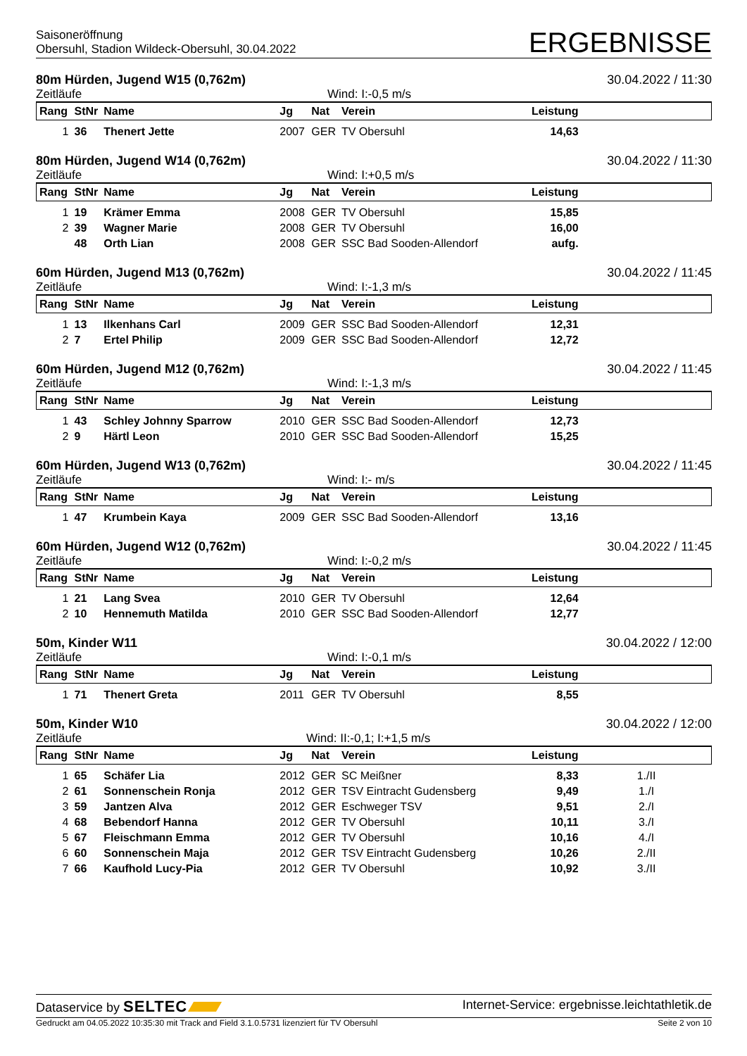Saisoneröffnung
Obersuhl, Stadion Wildeck-Obersuhl, 30.04.2022
ERGEBNISSE
80m Hürden, Jugend W15 (0,762m) 30.04.2022 / 11:30
Zeitläufe Wind: I:-0,5 m/s
| Rang | StNr | Name | Jg | Nat | Verein | Leistung | |
| --- | --- | --- | --- | --- | --- | --- | --- |
| 1 | 36 | Thenert Jette | 2007 | GER | TV Obersuhl | 14,63 | |
80m Hürden, Jugend W14 (0,762m) 30.04.2022 / 11:30
Zeitläufe Wind: I:+0,5 m/s
| Rang | StNr | Name | Jg | Nat | Verein | Leistung | |
| --- | --- | --- | --- | --- | --- | --- | --- |
| 1 | 19 | Krämer Emma | 2008 | GER | TV Obersuhl | 15,85 | |
| 2 | 39 | Wagner Marie | 2008 | GER | TV Obersuhl | 16,00 | |
| | 48 | Orth Lian | 2008 | GER | SSC Bad Sooden-Allendorf | aufg. | |
60m Hürden, Jugend M13 (0,762m) 30.04.2022 / 11:45
Zeitläufe Wind: I:-1,3 m/s
| Rang | StNr | Name | Jg | Nat | Verein | Leistung | |
| --- | --- | --- | --- | --- | --- | --- | --- |
| 1 | 13 | Ilkenhans Carl | 2009 | GER | SSC Bad Sooden-Allendorf | 12,31 | |
| 2 | 7 | Ertel Philip | 2009 | GER | SSC Bad Sooden-Allendorf | 12,72 | |
60m Hürden, Jugend M12 (0,762m) 30.04.2022 / 11:45
Zeitläufe Wind: I:-1,3 m/s
| Rang | StNr | Name | Jg | Nat | Verein | Leistung | |
| --- | --- | --- | --- | --- | --- | --- | --- |
| 1 | 43 | Schley Johnny Sparrow | 2010 | GER | SSC Bad Sooden-Allendorf | 12,73 | |
| 2 | 9 | Härtl Leon | 2010 | GER | SSC Bad Sooden-Allendorf | 15,25 | |
60m Hürden, Jugend W13 (0,762m) 30.04.2022 / 11:45
Zeitläufe Wind: I:- m/s
| Rang | StNr | Name | Jg | Nat | Verein | Leistung | |
| --- | --- | --- | --- | --- | --- | --- | --- |
| 1 | 47 | Krumbein Kaya | 2009 | GER | SSC Bad Sooden-Allendorf | 13,16 | |
60m Hürden, Jugend W12 (0,762m) 30.04.2022 / 11:45
Zeitläufe Wind: I:-0,2 m/s
| Rang | StNr | Name | Jg | Nat | Verein | Leistung | |
| --- | --- | --- | --- | --- | --- | --- | --- |
| 1 | 21 | Lang Svea | 2010 | GER | TV Obersuhl | 12,64 | |
| 2 | 10 | Hennemuth Matilda | 2010 | GER | SSC Bad Sooden-Allendorf | 12,77 | |
50m, Kinder W11 30.04.2022 / 12:00
Zeitläufe Wind: I:-0,1 m/s
| Rang | StNr | Name | Jg | Nat | Verein | Leistung | |
| --- | --- | --- | --- | --- | --- | --- | --- |
| 1 | 71 | Thenert Greta | 2011 | GER | TV Obersuhl | 8,55 | |
50m, Kinder W10 30.04.2022 / 12:00
Zeitläufe Wind: II:-0,1; I:+1,5 m/s
| Rang | StNr | Name | Jg | Nat | Verein | Leistung | |
| --- | --- | --- | --- | --- | --- | --- | --- |
| 1 | 65 | Schäfer Lia | 2012 | GER | SC Meißner | 8,33 | 1./II |
| 2 | 61 | Sonnenschein Ronja | 2012 | GER | TSV Eintracht Gudensberg | 9,49 | 1./I |
| 3 | 59 | Jantzen Alva | 2012 | GER | Eschweger TSV | 9,51 | 2./I |
| 4 | 68 | Bebendorf Hanna | 2012 | GER | TV Obersuhl | 10,11 | 3./I |
| 5 | 67 | Fleischmann Emma | 2012 | GER | TV Obersuhl | 10,16 | 4./I |
| 6 | 60 | Sonnenschein Maja | 2012 | GER | TSV Eintracht Gudensberg | 10,26 | 2./II |
| 7 | 66 | Kaufhold Lucy-Pia | 2012 | GER | TV Obersuhl | 10,92 | 3./II |
Dataservice by SELTEC Internet-Service: ergebnisse.leichtathletik.de
Gedruckt am 04.05.2022 10:35:30 mit Track and Field 3.1.0.5731 lizenziert für TV Obersuhl Seite 2 von 10